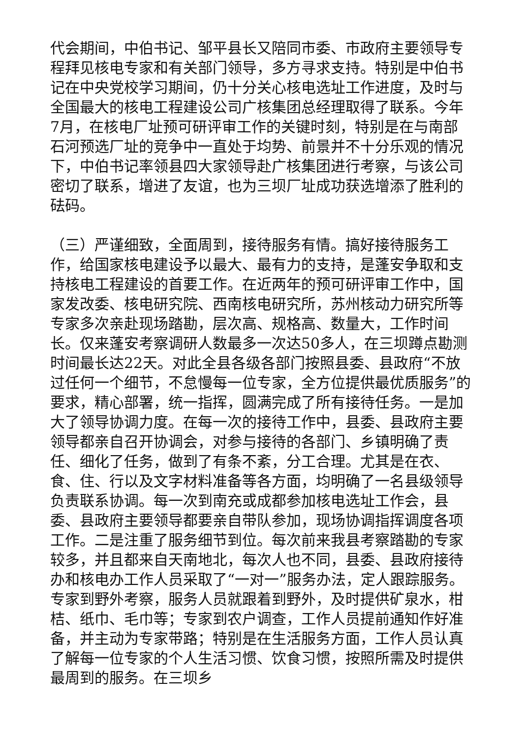代会期间，中伯书记、邹平县长又陪同市委、市政府主要领导专程拜见核电专家和有关部门领导，多方寻求支持。特别是中伯书记在中央党校学习期间，仍十分关心核电选址工作进度，及时与全国最大的核电工程建设公司广核集团总经理取得了联系。今年7月，在核电厂址预可研评审工作的关键时刻，特别是在与南部石河预选厂址的竞争中一直处于均势、前景并不十分乐观的情况下，中伯书记率领县四大家领导赴广核集团进行考察，与该公司密切了联系，增进了友谊，也为三坝厂址成功获选增添了胜利的砝码。
（三）严谨细致，全面周到，接待服务有情。搞好接待服务工作，给国家核电建设予以最大、最有力的支持，是蓬安争取和支持核电工程建设的首要工作。在近两年的预可研评审工作中，国家发改委、核电研究院、西南核电研究所，苏州核动力研究所等专家多次亲赴现场踏勘，层次高、规格高、数量大，工作时间长。仅来蓬安考察调研人数最多一次达50多人，在三坝蹲点勘测时间最长达22天。对此全县各级各部门按照县委、县政府“不放过任何一个细节，不怠慢每一位专家，全方位提供最优质服务”的要求，精心部署，统一指挥，圆满完成了所有接待任务。一是加大了领导协调力度。在每一次的接待工作中，县委、县政府主要领导都亲自召开协调会，对参与接待的各部门、乡镇明确了责任、细化了任务，做到了有条不紊，分工合理。尤其是在衣、食、住、行以及文字材料准备等各方面，均明确了一名县级领导负责联系协调。每一次到南充或成都参加核电选址工作会，县委、县政府主要领导都要亲自带队参加，现场协调指挥调度各项工作。二是注重了服务细节到位。每次前来我县考察踏勘的专家较多，并且都来自天南地北，每次人也不同，县委、县政府接待办和核电办工作人员采取了“一对一”服务办法，定人跟踪服务。专家到野外考察，服务人员就跟着到野外，及时提供矿泉水，柑桔、纸巾、毛巾等；专家到农户调查，工作人员提前通知作好准备，并主动为专家带路；特别是在生活服务方面，工作人员认真了解每一位专家的个人生活习惯、饮食习惯，按照所需及时提供最周到的服务。在三坝乡